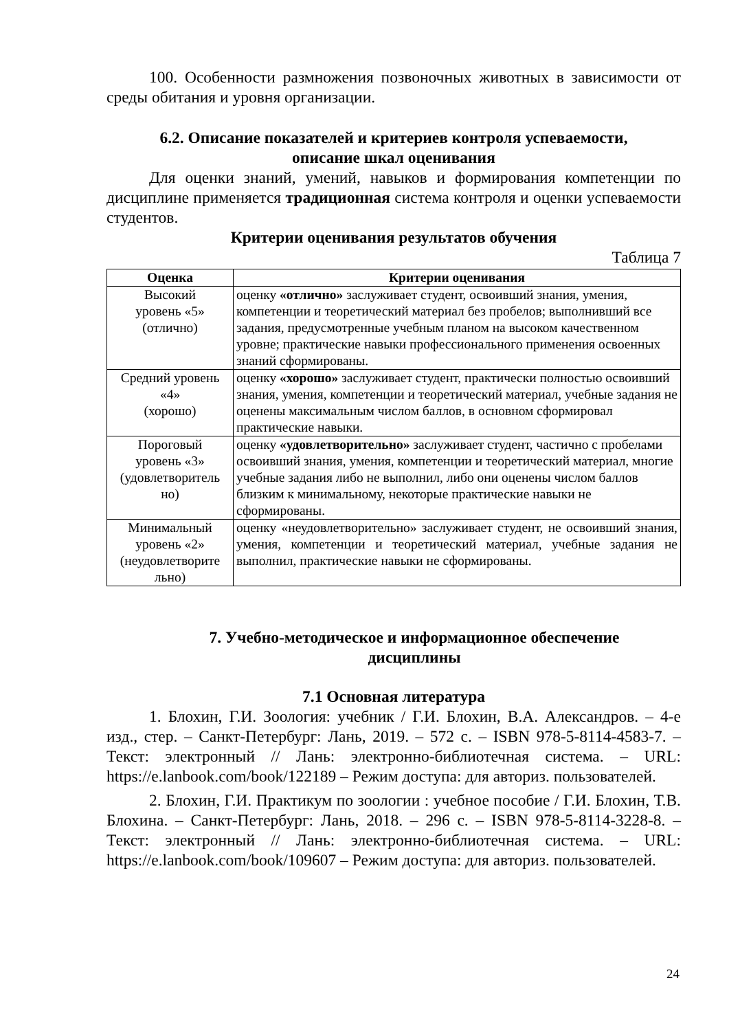100. Особенности размножения позвоночных животных в зависимости от среды обитания и уровня организации.
6.2. Описание показателей и критериев контроля успеваемости,
описание шкал оценивания
Для оценки знаний, умений, навыков и формирования компетенции по дисциплине применяется традиционная система контроля и оценки успеваемости студентов.
Критерии оценивания результатов обучения
Таблица 7
| Оценка | Критерии оценивания |
| --- | --- |
| Высокий уровень «5» (отлично) | оценку «отлично» заслуживает студент, освоивший знания, умения, компетенции и теоретический материал без пробелов; выполнивший все задания, предусмотренные учебным планом на высоком качественном уровне; практические навыки профессионального применения освоенных знаний сформированы. |
| Средний уровень «4» (хорошо) | оценку «хорошо» заслуживает студент, практически полностью освоивший знания, умения, компетенции и теоретический материал, учебные задания не оценены максимальным числом баллов, в основном сформировал практические навыки. |
| Пороговый уровень «3» (удовлетворитель но) | оценку «удовлетворительно» заслуживает студент, частично с пробелами освоивший знания, умения, компетенции и теоретический материал, многие учебные задания либо не выполнил, либо они оценены числом баллов близким к минимальному, некоторые практические навыки не сформированы. |
| Минимальный уровень «2» (неудовлетворите льно) | оценку «неудовлетворительно» заслуживает студент, не освоивший знания, умения, компетенции и теоретический материал, учебные задания не выполнил, практические навыки не сформированы. |
7. Учебно-методическое и информационное обеспечение
дисциплины
7.1 Основная литература
1. Блохин, Г.И. Зоология: учебник / Г.И. Блохин, В.А. Александров. – 4-е изд., стер. – Санкт-Петербург: Лань, 2019. – 572 с. – ISBN 978-5-8114-4583-7. – Текст: электронный // Лань: электронно-библиотечная система. – URL: https://e.lanbook.com/book/122189 – Режим доступа: для авториз. пользователей.
2. Блохин, Г.И. Практикум по зоологии : учебное пособие / Г.И. Блохин, Т.В. Блохина. – Санкт-Петербург: Лань, 2018. – 296 с. – ISBN 978-5-8114-3228-8. – Текст: электронный // Лань: электронно-библиотечная система. – URL: https://e.lanbook.com/book/109607 – Режим доступа: для авториз. пользователей.
24